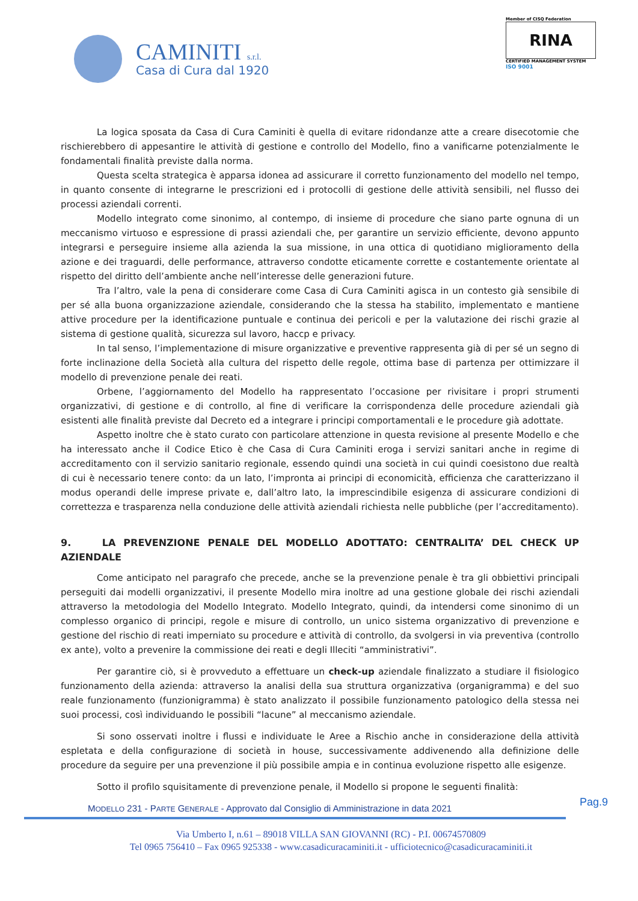CAMINITI s.r.l.
Casa di Cura dal 1920
Member of CISQ Federation
RINA
CERTIFIED MANAGEMENT SYSTEM
ISO 9001
La logica sposata da Casa di Cura Caminiti è quella di evitare ridondanze atte a creare disecotomie che rischierebbero di appesantire le attività di gestione e controllo del Modello, fino a vanificarne potenzialmente le fondamentali finalità previste dalla norma.
Questa scelta strategica è apparsa idonea ad assicurare il corretto funzionamento del modello nel tempo, in quanto consente di integrarne le prescrizioni ed i protocolli di gestione delle attività sensibili, nel flusso dei processi aziendali correnti.
Modello integrato come sinonimo, al contempo, di insieme di procedure che siano parte ognuna di un meccanismo virtuoso e espressione di prassi aziendali che, per garantire un servizio efficiente, devono appunto integrarsi e perseguire insieme alla azienda la sua missione, in una ottica di quotidiano miglioramento della azione e dei traguardi, delle performance, attraverso condotte eticamente corrette e costantemente orientate al rispetto del diritto dell’ambiente anche nell’interesse delle generazioni future.
Tra l’altro, vale la pena di considerare come Casa di Cura Caminiti agisca in un contesto già sensibile di per sé alla buona organizzazione aziendale, considerando che la stessa ha stabilito, implementato e mantiene attive procedure per la identificazione puntuale e continua dei pericoli e per la valutazione dei rischi grazie al sistema di gestione qualità, sicurezza sul lavoro, haccp e privacy.
In tal senso, l’implementazione di misure organizzative e preventive rappresenta già di per sé un segno di forte inclinazione della Società alla cultura del rispetto delle regole, ottima base di partenza per ottimizzare il modello di prevenzione penale dei reati.
Orbene, l’aggiornamento del Modello ha rappresentato l’occasione per rivisitare i propri strumenti organizzativi, di gestione e di controllo, al fine di verificare la corrispondenza delle procedure aziendali già esistenti alle finalità previste dal Decreto ed a integrare i principi comportamentali e le procedure già adottate.
Aspetto inoltre che è stato curato con particolare attenzione in questa revisione al presente Modello e che ha interessato anche il Codice Etico è che Casa di Cura Caminiti eroga i servizi sanitari anche in regime di accreditamento con il servizio sanitario regionale, essendo quindi una società in cui quindi coesistono due realtà di cui è necessario tenere conto: da un lato, l’impronta ai principi di economicità, efficienza che caratterizzano il modus operandi delle imprese private e, dall’altro lato, la imprescindibile esigenza di assicurare condizioni di correttezza e trasparenza nella conduzione delle attività aziendali richiesta nelle pubbliche (per l’accreditamento).
9. LA PREVENZIONE PENALE DEL MODELLO ADOTTATO: CENTRALITA’ DEL CHECK UP AZIENDALE
Come anticipato nel paragrafo che precede, anche se la prevenzione penale è tra gli obbiettivi principali perseguiti dai modelli organizzativi, il presente Modello mira inoltre ad una gestione globale dei rischi aziendali attraverso la metodologia del Modello Integrato. Modello Integrato, quindi, da intendersi come sinonimo di un complesso organico di principi, regole e misure di controllo, un unico sistema organizzativo di prevenzione e gestione del rischio di reati imperniato su procedure e attività di controllo, da svolgersi in via preventiva (controllo ex ante), volto a prevenire la commissione dei reati e degli Illeciti “amministrativi”.
Per garantire ciò, si è provveduto a effettuare un check-up aziendale finalizzato a studiare il fisiologico funzionamento della azienda: attraverso la analisi della sua struttura organizzativa (organigramma) e del suo reale funzionamento (funzionigramma) è stato analizzato il possibile funzionamento patologico della stessa nei suoi processi, così individuando le possibili “lacune” al meccanismo aziendale.
Si sono osservati inoltre i flussi e individuate le Aree a Rischio anche in considerazione della attività espletata e della configurazione di società in house, successivamente addivenendo alla definizione delle procedure da seguire per una prevenzione il più possibile ampia e in continua evoluzione rispetto alle esigenze.
Sotto il profilo squisitamente di prevenzione penale, il Modello si propone le seguenti finalità:
MODELLO 231 - PARTE GENERALE - Approvato dal Consiglio di Amministrazione in data 2021 Pag.9
Via Umberto I, n.61 – 89018 VILLA SAN GIOVANNI (RC) - P.I. 00674570809
Tel 0965 756410 – Fax 0965 925338 - www.casadicuracaminiti.it - ufficiotecnico@casadicuracaminiti.it